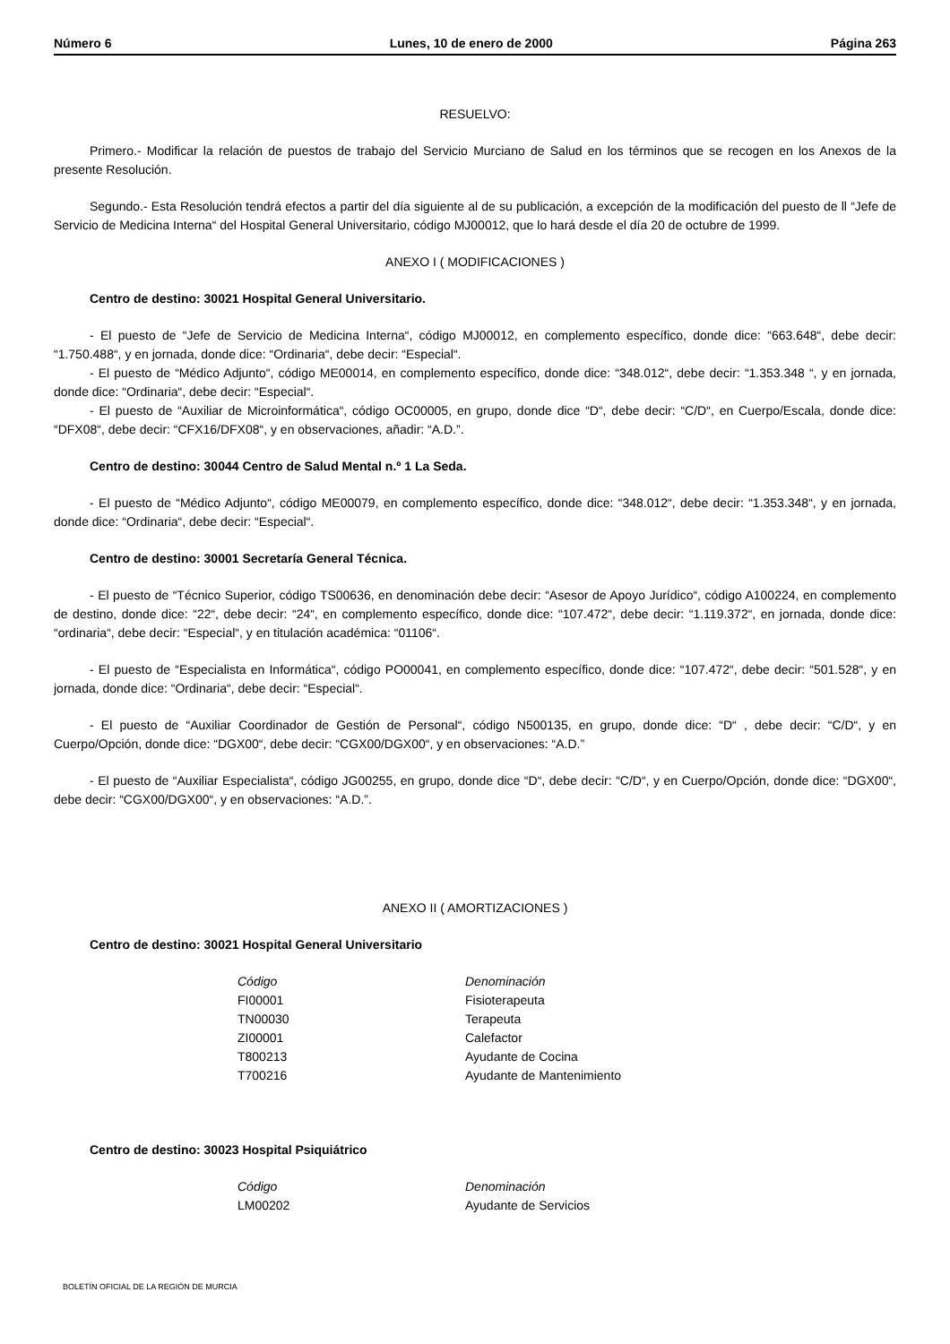Número 6 Lunes, 10 de enero de 2000 Página 263
RESUELVO:
Primero.- Modificar la relación de puestos de trabajo del Servicio Murciano de Salud en los términos que se recogen en los Anexos de la presente Resolución.
Segundo.- Esta Resolución tendrá efectos a partir del día siguiente al de su publicación, a excepción de la modificación del puesto de ll “Jefe de Servicio de Medicina Interna“ del Hospital General Universitario, código MJ00012, que lo hará desde el día 20 de octubre de 1999.
ANEXO I ( MODIFICACIONES )
Centro de destino: 30021 Hospital General Universitario.
- El puesto de “Jefe de Servicio de Medicina Interna“, código MJ00012, en complemento específico, donde dice: “663.648“, debe decir: “1.750.488“, y en jornada, donde dice: “Ordinaria“, debe decir: “Especial“.
- El puesto de “Médico Adjunto“, código ME00014, en complemento específico, donde dice: “348.012“, debe decir: “1.353.348 “, y en jornada, donde dice: “Ordinaria“, debe decir: “Especial“.
- El puesto de “Auxiliar de Microinformática“, código OC00005, en grupo, donde dice “D“, debe decir: “C/D“, en Cuerpo/Escala, donde dice: “DFX08“, debe decir: “CFX16/DFX08“, y en observaciones, añadir: “A.D.”.
Centro de destino: 30044 Centro de Salud Mental n.º 1 La Seda.
- El puesto de “Médico Adjunto“, código ME00079, en complemento específico, donde dice: “348.012“, debe decir: “1.353.348“, y en jornada, donde dice: “Ordinaria“, debe decir: “Especial“.
Centro de destino: 30001 Secretaría General Técnica.
- El puesto de “Técnico Superior, código TS00636, en denominación debe decir: “Asesor de Apoyo Jurídico“, código A100224, en complemento de destino, donde dice: “22“, debe decir: “24“, en complemento específico, donde dice: “107.472“, debe decir: “1.119.372“, en jornada, donde dice: “ordinaria“, debe decir: “Especial“, y en titulación académica: “01106“.
- El puesto de “Especialista en Informática“, código PO00041, en complemento específico, donde dice: “107.472“, debe decir: “501.528“, y en jornada, donde dice: “Ordinaria“, debe decir: “Especial“.
- El puesto de “Auxiliar Coordinador de Gestión de Personal“, código N500135, en grupo, donde dice: “D“ , debe decir: “C/D“, y en Cuerpo/Opción, donde dice: “DGX00“, debe decir: “CGX00/DGX00“, y en observaciones: “A.D.”
- El puesto de “Auxiliar Especialista“, código JG00255, en grupo, donde dice “D“, debe decir: “C/D“, y en Cuerpo/Opción, donde dice: “DGX00“, debe decir: “CGX00/DGX00“, y en observaciones: “A.D.”.
ANEXO II ( AMORTIZACIONES )
Centro de destino: 30021 Hospital General Universitario
| Código | Denominación |
| --- | --- |
| FI00001 | Fisioterapeuta |
| TN00030 | Terapeuta |
| ZI00001 | Calefactor |
| T800213 | Ayudante de Cocina |
| T700216 | Ayudante de Mantenimiento |
Centro de destino: 30023 Hospital Psiquiátrico
| Código | Denominación |
| --- | --- |
| LM00202 | Ayudante de Servicios |
BOLETÍN OFICIAL DE LA REGIÓN DE MURCIA